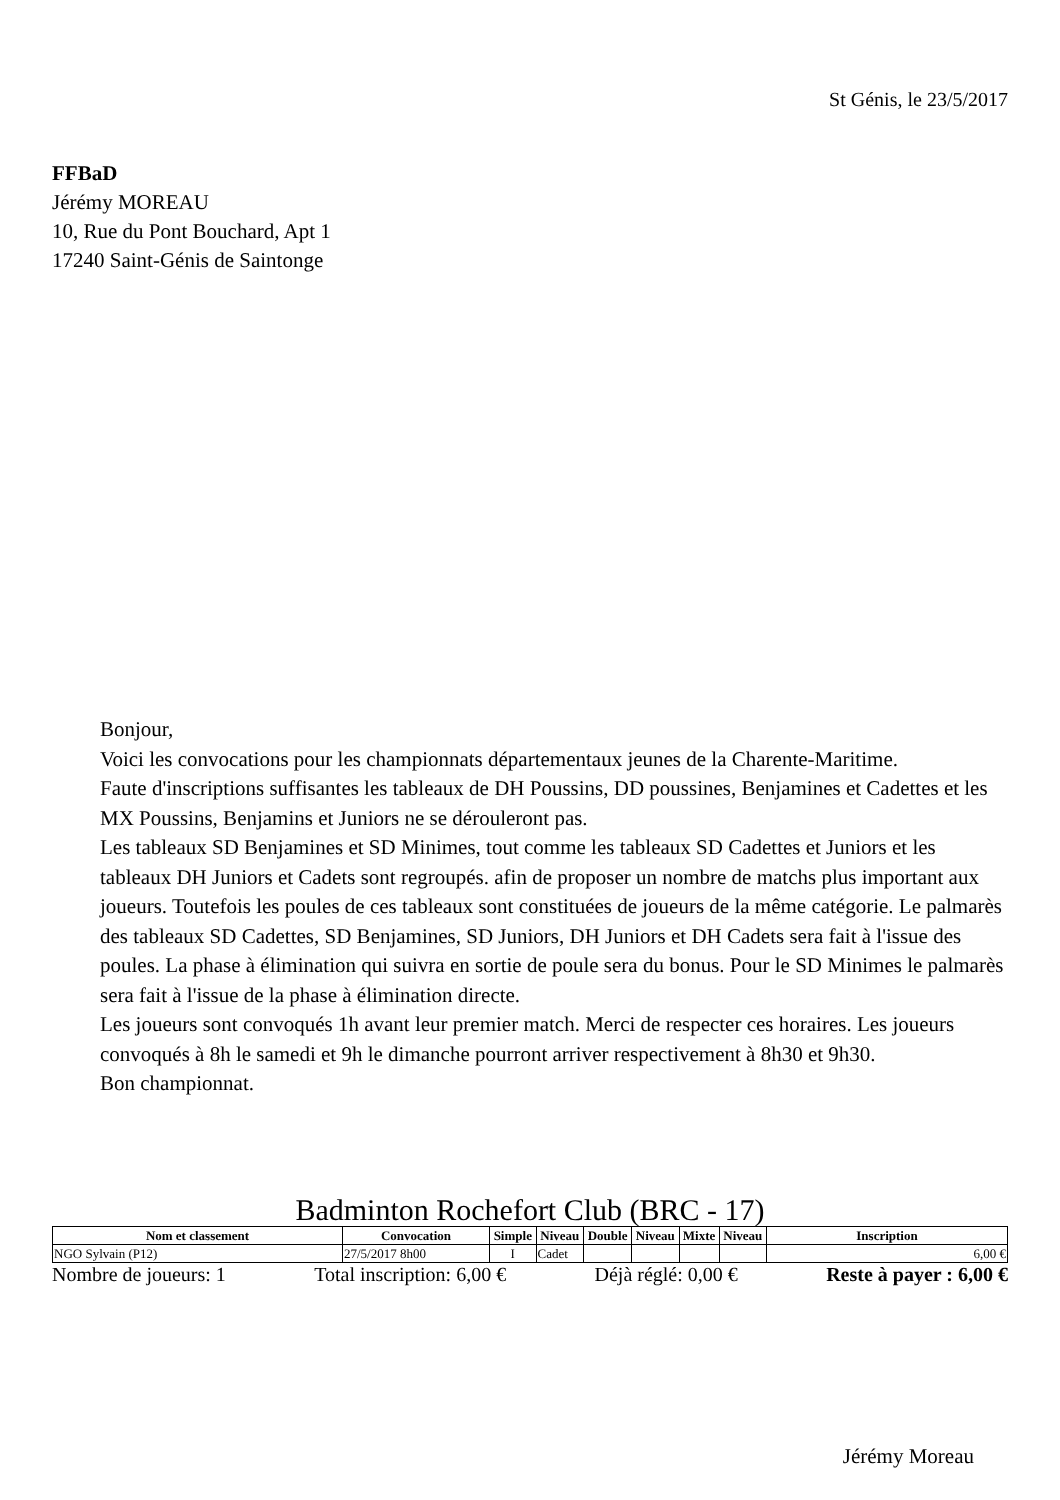St Génis, le 23/5/2017
FFBaD
Jérémy MOREAU
10, Rue du Pont Bouchard, Apt 1
17240 Saint-Génis de Saintonge
Bonjour,
Voici les convocations pour les championnats départementaux jeunes de la Charente-Maritime.
Faute d'inscriptions suffisantes les tableaux de DH Poussins, DD poussines, Benjamines et Cadettes et les MX Poussins, Benjamins et Juniors ne se dérouleront pas.
Les tableaux SD Benjamines et SD Minimes, tout comme les tableaux SD Cadettes et Juniors et les tableaux DH Juniors et Cadets sont regroupés. afin de proposer un nombre de matchs plus important aux joueurs. Toutefois les poules de ces tableaux sont constituées de joueurs de la même catégorie. Le palmarès des tableaux SD Cadettes, SD Benjamines, SD Juniors, DH Juniors et DH Cadets sera fait à l'issue des poules. La phase à élimination qui suivra en sortie de poule sera du bonus. Pour le SD Minimes le palmarès sera fait à l'issue de la phase à élimination directe.
Les joueurs sont convoqués 1h avant leur premier match. Merci de respecter ces horaires. Les joueurs convoqués à 8h le samedi et 9h le dimanche pourront arriver respectivement à 8h30 et 9h30.
Bon championnat.
Badminton Rochefort Club (BRC - 17)
| Nom et classement | Convocation | Simple | Niveau | Double | Niveau | Mixte | Niveau | Inscription |
| --- | --- | --- | --- | --- | --- | --- | --- | --- |
| NGO Sylvain (P12) | 27/5/2017 8h00 | I | Cadet | | | | | 6,00 € |
Nombre de joueurs: 1 Total inscription: 6,00 € Déjà réglé: 0,00 € Reste à payer : 6,00 €
Jérémy Moreau